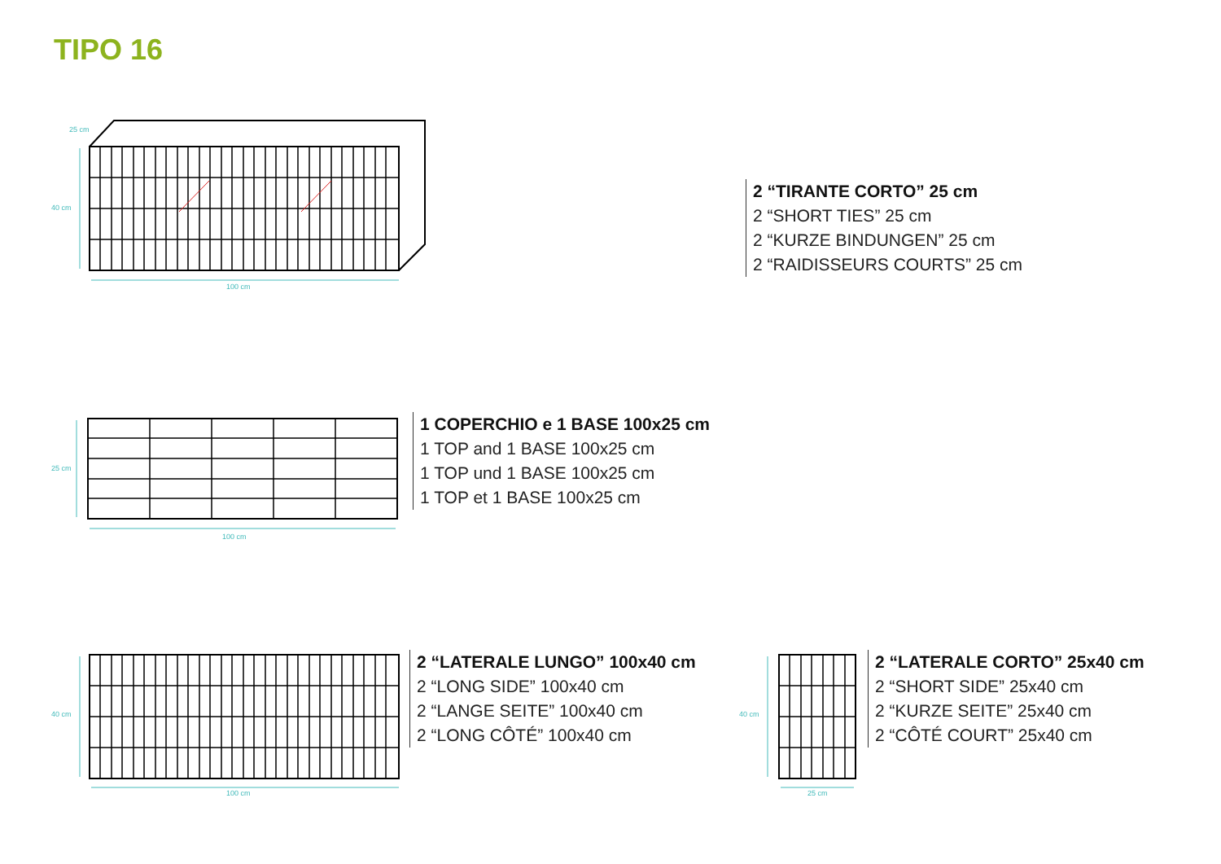TIPO 16
25 cm
40 cm
100 cm
2 “TIRANTE CORTO” 25 cm
2 “SHORT TIES” 25 cm
2 “KURZE BINDUNGEN” 25 cm
2 “RAIDISSEURS COURTS” 25 cm
25 cm
100 cm
1 COPERCHIO e 1 BASE 100x25 cm
1 TOP and 1 BASE 100x25 cm
1 TOP und 1 BASE 100x25 cm
1 TOP et 1 BASE 100x25 cm
40 cm
100 cm
2 “LATERALE LUNGO” 100x40 cm
2 “LONG SIDE” 100x40 cm
2 “LANGE SEITE” 100x40 cm
2 “LONG CÔTÉ” 100x40 cm
40 cm
25 cm
2 “LATERALE CORTO” 25x40 cm
2 “SHORT SIDE” 25x40 cm
2 “KURZE SEITE” 25x40 cm
2 “CÔTÉ COURT” 25x40 cm